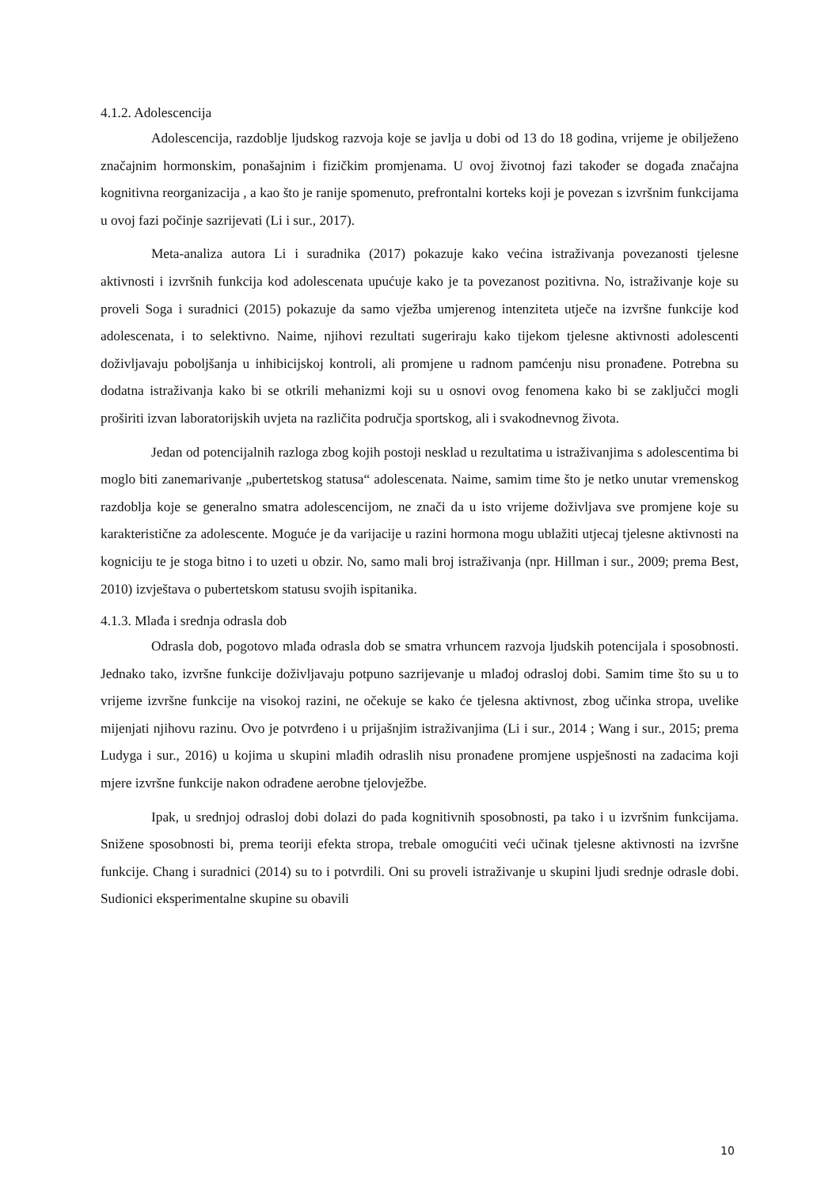4.1.2. Adolescencija
Adolescencija, razdoblje ljudskog razvoja koje se javlja u dobi od 13 do 18 godina, vrijeme je obilježeno značajnim hormonskim, ponašajnim i fizičkim promjenama. U ovoj životnoj fazi također se događa značajna kognitivna reorganizacija , a kao što je ranije spomenuto, prefrontalni korteks koji je povezan s izvršnim funkcijama u ovoj fazi počinje sazrijevati (Li i sur., 2017).
Meta-analiza autora Li i suradnika (2017) pokazuje kako većina istraživanja povezanosti tjelesne aktivnosti i izvršnih funkcija kod adolescenata upućuje kako je ta povezanost pozitivna. No, istraživanje koje su proveli Soga i suradnici (2015) pokazuje da samo vježba umjerenog intenziteta utječe na izvršne funkcije kod adolescenata, i to selektivno. Naime, njihovi rezultati sugeriraju kako tijekom tjelesne aktivnosti adolescenti doživljavaju poboljšanja u inhibicijskoj kontroli, ali promjene u radnom pamćenju nisu pronađene. Potrebna su dodatna istraživanja kako bi se otkrili mehanizmi koji su u osnovi ovog fenomena kako bi se zaključci mogli proširiti izvan laboratorijskih uvjeta na različita područja sportskog, ali i svakodnevnog života.
Jedan od potencijalnih razloga zbog kojih postoji nesklad u rezultatima u istraživanjima s adolescentima bi moglo biti zanemarivanje „pubertetskog statusa“ adolescenata. Naime, samim time što je netko unutar vremenskog razdoblja koje se generalno smatra adolescencijom, ne znači da u isto vrijeme doživljava sve promjene koje su karakteristične za adolescente. Moguće je da varijacije u razini hormona mogu ublažiti utjecaj tjelesne aktivnosti na kogniciju te je stoga bitno i to uzeti u obzir. No, samo mali broj istraživanja (npr. Hillman i sur., 2009; prema Best, 2010) izvještava o pubertetskom statusu svojih ispitanika.
4.1.3. Mlađa i srednja odrasla dob
Odrasla dob, pogotovo mlađa odrasla dob se smatra vrhuncem razvoja ljudskih potencijala i sposobnosti. Jednako tako, izvršne funkcije doživljavaju potpuno sazrijevanje u mlađoj odrasloj dobi. Samim time što su u to vrijeme izvršne funkcije na visokoj razini, ne očekuje se kako će tjelesna aktivnost, zbog učinka stropa, uvelike mijenjati njihovu razinu. Ovo je potvrđeno i u prijašnjim istraživanjima (Li i sur., 2014 ; Wang i sur., 2015; prema Ludyga i sur., 2016) u kojima u skupini mlađih odraslih nisu pronađene promjene uspješnosti na zadacima koji mjere izvršne funkcije nakon odrađene aerobne tjelovježbe.
Ipak, u srednjoj odrasloj dobi dolazi do pada kognitivnih sposobnosti, pa tako i u izvršnim funkcijama. Snižene sposobnosti bi, prema teoriji efekta stropa, trebale omogućiti veći učinak tjelesne aktivnosti na izvršne funkcije. Chang i suradnici (2014) su to i potvrdili. Oni su proveli istraživanje u skupini ljudi srednje odrasle dobi. Sudionici eksperimentalne skupine su obavili
10